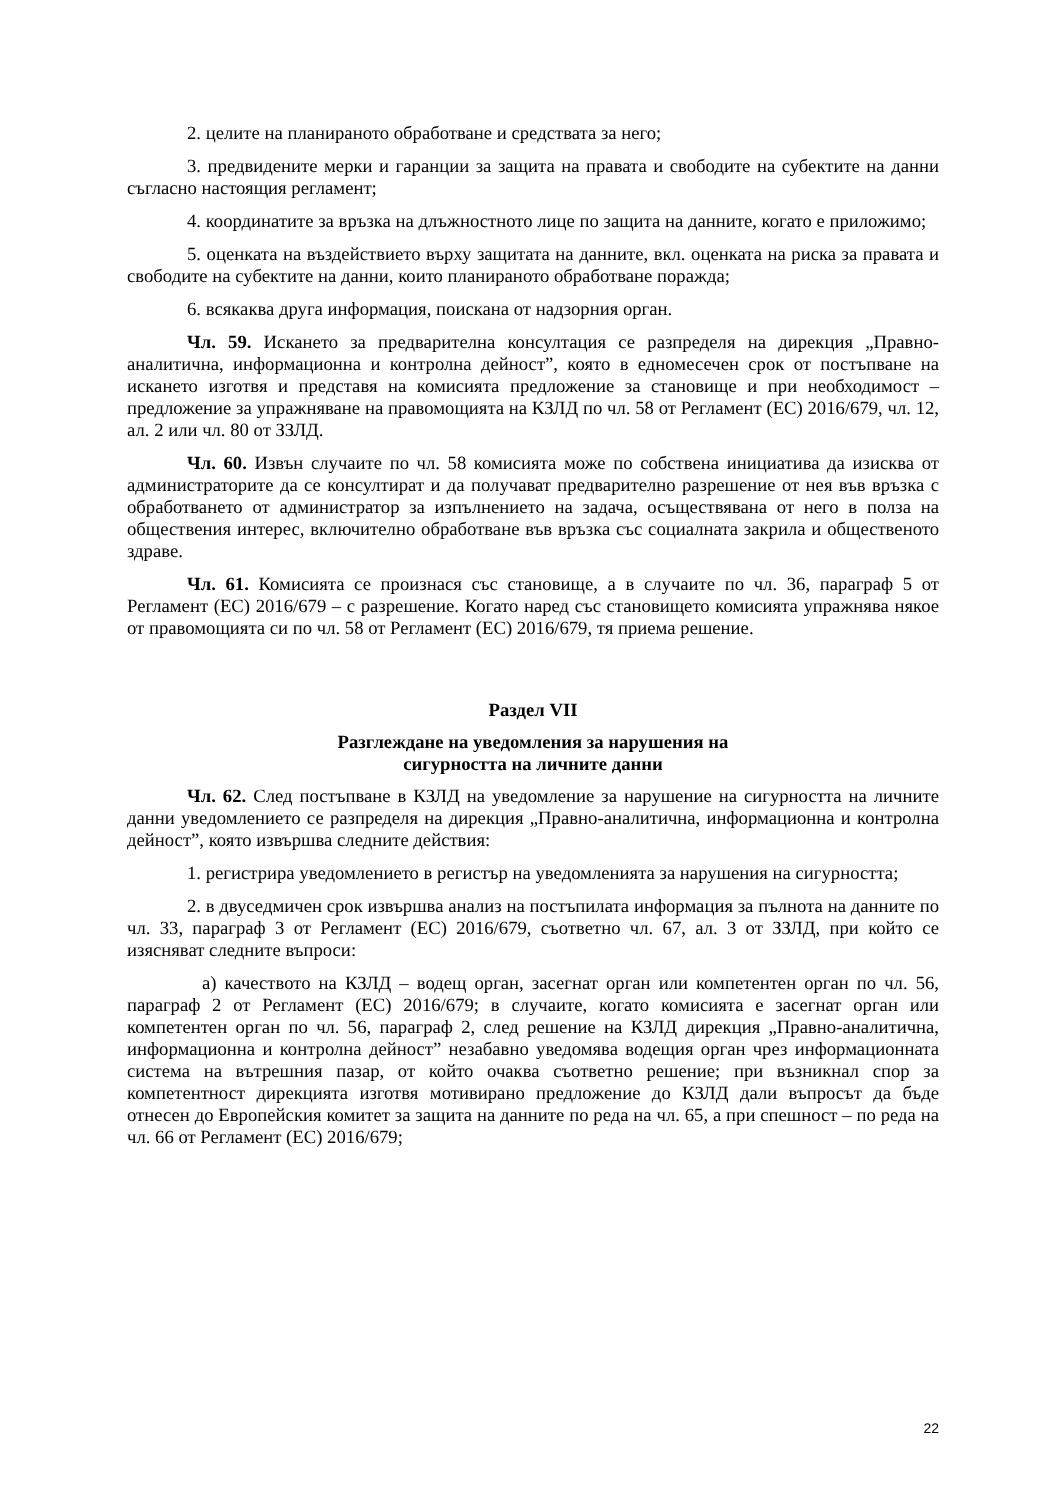2. целите на планираното обработване и средствата за него;
3. предвидените мерки и гаранции за защита на правата и свободите на субектите на данни съгласно настоящия регламент;
4. координатите за връзка на длъжностното лице по защита на данните, когато е приложимо;
5. оценката на въздействието върху защитата на данните, вкл. оценката на риска за правата и свободите на субектите на данни, които планираното обработване поражда;
6. всякаква друга информация, поискана от надзорния орган.
Чл. 59. Искането за предварителна консултация се разпределя на дирекция „Правно-аналитична, информационна и контролна дейност”, която в едномесечен срок от постъпване на искането изготвя и представя на комисията предложение за становище и при необходимост – предложение за упражняване на правомощията на КЗЛД по чл. 58 от Регламент (ЕС) 2016/679, чл. 12, ал. 2 или чл. 80 от ЗЗЛД.
Чл. 60. Извън случаите по чл. 58 комисията може по собствена инициатива да изисква от администраторите да се консултират и да получават предварително разрешение от нея във връзка с обработването от администратор за изпълнението на задача, осъществявана от него в полза на обществения интерес, включително обработване във връзка със социалната закрила и общественото здраве.
Чл. 61. Комисията се произнася със становище, а в случаите по чл. 36, параграф 5 от Регламент (ЕС) 2016/679 – с разрешение. Когато наред със становището комисията упражнява някое от правомощията си по чл. 58 от Регламент (ЕС) 2016/679, тя приема решение.
Раздел VII
Разглеждане на уведомления за нарушения на
сигурността на личните данни
Чл. 62. След постъпване в КЗЛД на уведомление за нарушение на сигурността на личните данни уведомлението се разпределя на дирекция „Правно-аналитична, информационна и контролна дейност”, която извършва следните действия:
1. регистрира уведомлението в регистър на уведомленията за нарушения на сигурността;
2. в двуседмичен срок извършва анализ на постъпилата информация за пълнота на данните по чл. 33, параграф 3 от Регламент (ЕС) 2016/679, съответно чл. 67, ал. 3 от ЗЗЛД, при който се изясняват следните въпроси:
а) качеството на КЗЛД – водещ орган, засегнат орган или компетентен орган по чл. 56, параграф 2 от Регламент (ЕС) 2016/679; в случаите, когато комисията е засегнат орган или компетентен орган по чл. 56, параграф 2, след решение на КЗЛД дирекция „Правно-аналитична, информационна и контролна дейност” незабавно уведомява водещия орган чрез информационната система на вътрешния пазар, от който очаква съответно решение; при възникнал спор за компетентност дирекцията изготвя мотивирано предложение до КЗЛД дали въпросът да бъде отнесен до Европейския комитет за защита на данните по реда на чл. 65, а при спешност – по реда на чл. 66 от Регламент (ЕС) 2016/679;
22